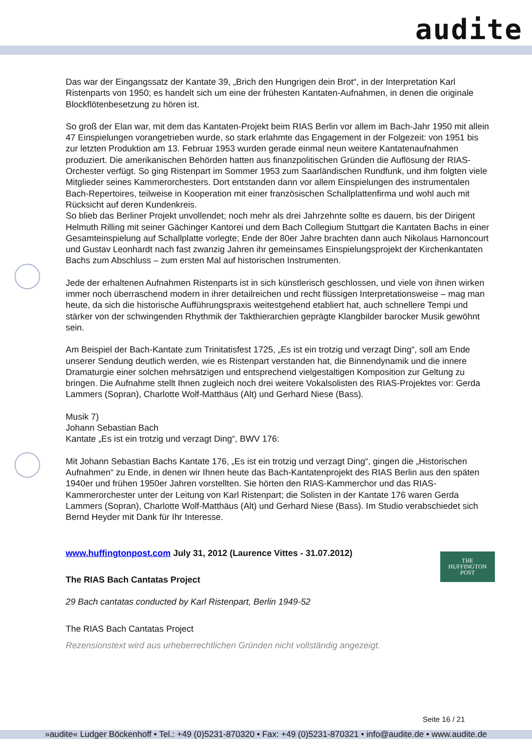audite
Das war der Eingangssatz der Kantate 39, „Brich den Hungrigen dein Brot“, in der Interpretation Karl Ristenparts von 1950; es handelt sich um eine der frühesten Kantaten-Aufnahmen, in denen die originale Blockflötenbesetzung zu hören ist.
So groß der Elan war, mit dem das Kantaten-Projekt beim RIAS Berlin vor allem im Bach-Jahr 1950 mit allein 47 Einspielungen vorangetrieben wurde, so stark erlahmte das Engagement in der Folgezeit: von 1951 bis zur letzten Produktion am 13. Februar 1953 wurden gerade einmal neun weitere Kantatenaufnahmen produziert. Die amerikanischen Behörden hatten aus finanzpolitischen Gründen die Auflösung der RIAS-Orchester verfügt. So ging Ristenpart im Sommer 1953 zum Saarländischen Rundfunk, und ihm folgten viele Mitglieder seines Kammerorchesters. Dort entstanden dann vor allem Einspielungen des instrumentalen Bach-Repertoires, teilweise in Kooperation mit einer französischen Schallplattenfirma und wohl auch mit Rücksicht auf deren Kundenkreis.
So blieb das Berliner Projekt unvollendet; noch mehr als drei Jahrzehnte sollte es dauern, bis der Dirigent Helmuth Rilling mit seiner Gächinger Kantorei und dem Bach Collegium Stuttgart die Kantaten Bachs in einer Gesamteinspielung auf Schallplatte vorlegte; Ende der 80er Jahre brachten dann auch Nikolaus Harnoncourt und Gustav Leonhardt nach fast zwanzig Jahren ihr gemeinsames Einspielungsprojekt der Kirchenkantaten Bachs zum Abschluss – zum ersten Mal auf historischen Instrumenten.
Jede der erhaltenen Aufnahmen Ristenparts ist in sich künstlerisch geschlossen, und viele von ihnen wirken immer noch überraschend modern in ihrer detailreichen und recht flüssigen Interpretationsweise – mag man heute, da sich die historische Aufführungspraxis weitestgehend etabliert hat, auch schnellere Tempi und stärker von der schwingenden Rhythmik der Takthierarchien geprägte Klangbilder barocker Musik gewöhnt sein.
Am Beispiel der Bach-Kantate zum Trinitatisfest 1725, „Es ist ein trotzig und verzagt Ding“, soll am Ende unserer Sendung deutlich werden, wie es Ristenpart verstanden hat, die Binnendynamik und die innere Dramaturgie einer solchen mehrsätzigen und entsprechend vielgestaltigen Komposition zur Geltung zu bringen. Die Aufnahme stellt Ihnen zugleich noch drei weitere Vokalsolisten des RIAS-Projektes vor: Gerda Lammers (Sopran), Charlotte Wolf-Matthäus (Alt) und Gerhard Niese (Bass).
Musik 7)
Johann Sebastian Bach
Kantate „Es ist ein trotzig und verzagt Ding“, BWV 176:
Mit Johann Sebastian Bachs Kantate 176, „Es ist ein trotzig und verzagt Ding“, gingen die „Historischen Aufnahmen“ zu Ende, in denen wir Ihnen heute das Bach-Kantatenprojekt des RIAS Berlin aus den späten 1940er und frühen 1950er Jahren vorstellten. Sie hörten den RIAS-Kammerchor und das RIAS-Kammerorchester unter der Leitung von Karl Ristenpart; die Solisten in der Kantate 176 waren Gerda Lammers (Sopran), Charlotte Wolf-Matthäus (Alt) und Gerhard Niese (Bass). Im Studio verabschiedet sich Bernd Heyder mit Dank für Ihr Interesse.
www.huffingtonpost.com July 31, 2012 (Laurence Vittes - 31.07.2012)
The RIAS Bach Cantatas Project
29 Bach cantatas conducted by Karl Ristenpart, Berlin 1949-52
The RIAS Bach Cantatas Project
Rezensionstext wird aus urheberrechtlichen Gründen nicht vollständig angezeigt.
THE
HUFFINGTON
POST
Seite 16 / 21
»audite« Ludger Böckenhoff • Tel.: +49 (0)5231-870320 • Fax: +49 (0)5231-870321 • info@audite.de • www.audite.de